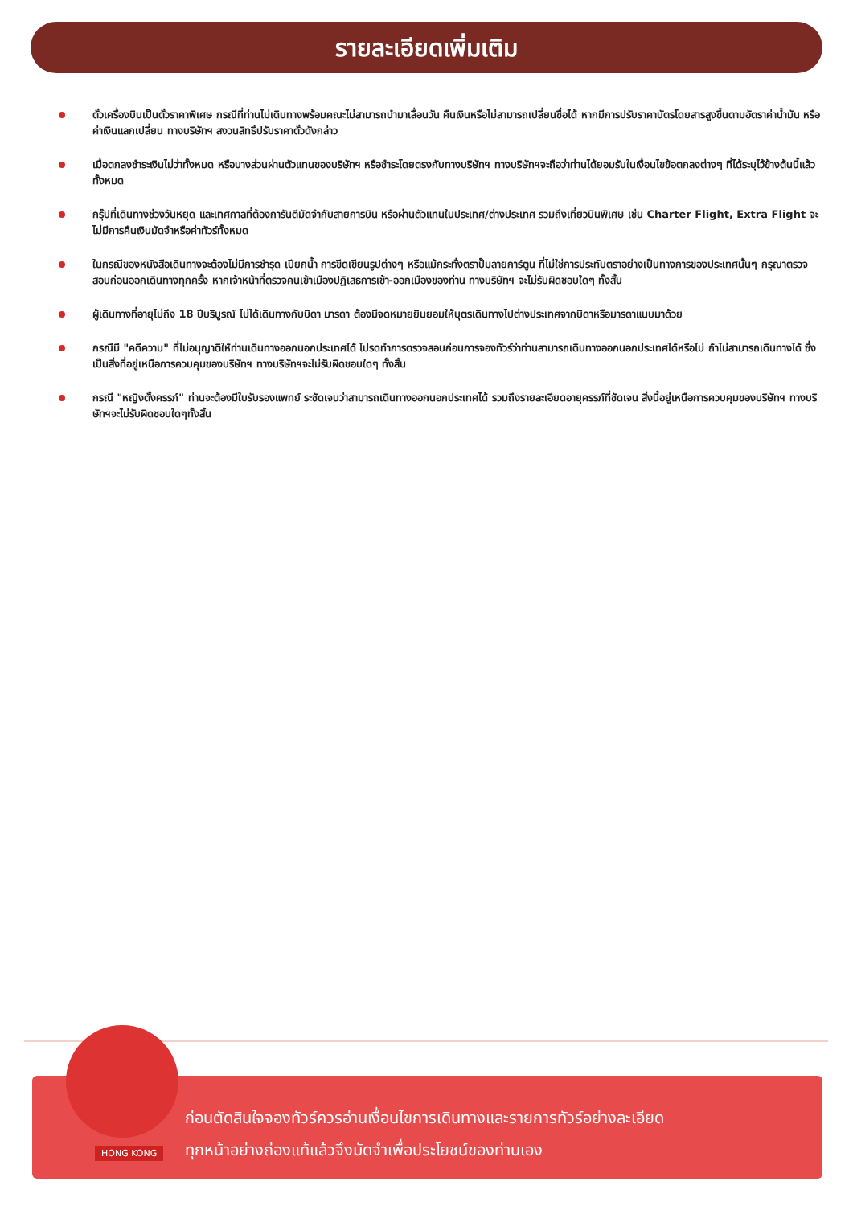รายละเอียดเพิ่มเติม
ตั๋วเครื่องบินเป็นตั๋วราคาพิเศษ กรณีที่ท่านไม่เดินทางพร้อมคณะไม่สามารถนำมาเลื่อนวัน คืนเงินหรือไม่สามารถเปลี่ยนชื่อได้ หากมีการปรับราคาบัตรโดยสารสูงขึ้นตามอัตราค่าน้ำมัน หรือค่าเงินแลกเปลี่ยน ทางบริษัทฯ สงวนสิทธิ์ปรับราคาตั๋วดังกล่าว
เมื่อตกลงชำระเงินไม่ว่าทั้งหมด หรือบางส่วนผ่านตัวแทนของบริษัทฯ หรือชำระโดยตรงกับทางบริษัทฯ ทางบริษัทฯจะถือว่าท่านได้ยอมรับในเงื่อนไขข้อตกลงต่างๆ ที่ได้ระบุไว้ข้างต้นนี้แล้วทั้งหมด
กรุ๊ปที่เดินทางช่วงวันหยุด และเทศกาลที่ต้องการันตีมัดจำกับสายการบิน หรือผ่านตัวแทนในประเทศ/ต่างประเทศ รวมถึงเที่ยวบินพิเศษ เช่น Charter Flight, Extra Flight จะไม่มีการคืนเงินมัดจำหรือค่าทัวร์ทั้งหมด
ในกรณีของหนังสือเดินทางจะต้องไม่มีการชำรุด เปียกน้ำ การขีดเขียนรูปต่างๆ หรือแม้กระทั่งตราปั๊มลายการ์ตูน ที่ไม่ใช่การประทับตราอย่างเป็นทางการของประเทศนั้นๆ กรุณาตรวจสอบก่อนออกเดินทางทุกครั้ง หากเจ้าหน้าที่ตรวจคนเข้าเมืองปฏิเสธการเข้า-ออกเมืองของท่าน ทางบริษัทฯ จะไม่รับผิดชอบใดๆ ทั้งสิ้น
ผู้เดินทางที่อายุไม่ถึง 18 ปีบริบูรณ์ ไม่ได้เดินทางกับบิดา มารดา ต้องมีจดหมายยินยอมให้บุตรเดินทางไปต่างประเทศจากบิดาหรือมารดาแนบมาด้วย
กรณีมี "คดีความ" ที่ไม่อนุญาติให้ท่านเดินทางออกนอกประเทศได้ โปรดทำการตรวจสอบก่อนการจองทัวร์ว่าท่านสามารถเดินทางออกนอกประเทศได้หรือไม่ ถ้าไม่สามารถเดินทางได้ ซึ่งเป็นสิ่งที่อยู่เหนือการควบคุมของบริษัทฯ ทางบริษัทฯจะไม่รับผิดชอบใดๆ ทั้งสิ้น
กรณี "หญิงตั้งครรภ์" ท่านจะต้องมีใบรับรองแพทย์ ระชัดเจนว่าสามารถเดินทางออกนอกประเทศได้ รวมถึงรายละเอียดอายุครรภ์ที่ชัดเจน สิ่งนี้อยู่เหนือการควบคุมของบริษัทฯ ทางบริษัทฯจะไม่รับผิดชอบใดๆทั้งสิ้น
HONG KONG
ก่อนตัดสินใจจองทัวร์ควรอ่านเงื่อนไขการเดินทางและรายการทัวร์อย่างละเอียด
ทุกหน้าอย่างถ่องแท้แล้วจึงมัดจำเพื่อประโยชน์ของท่านเอง